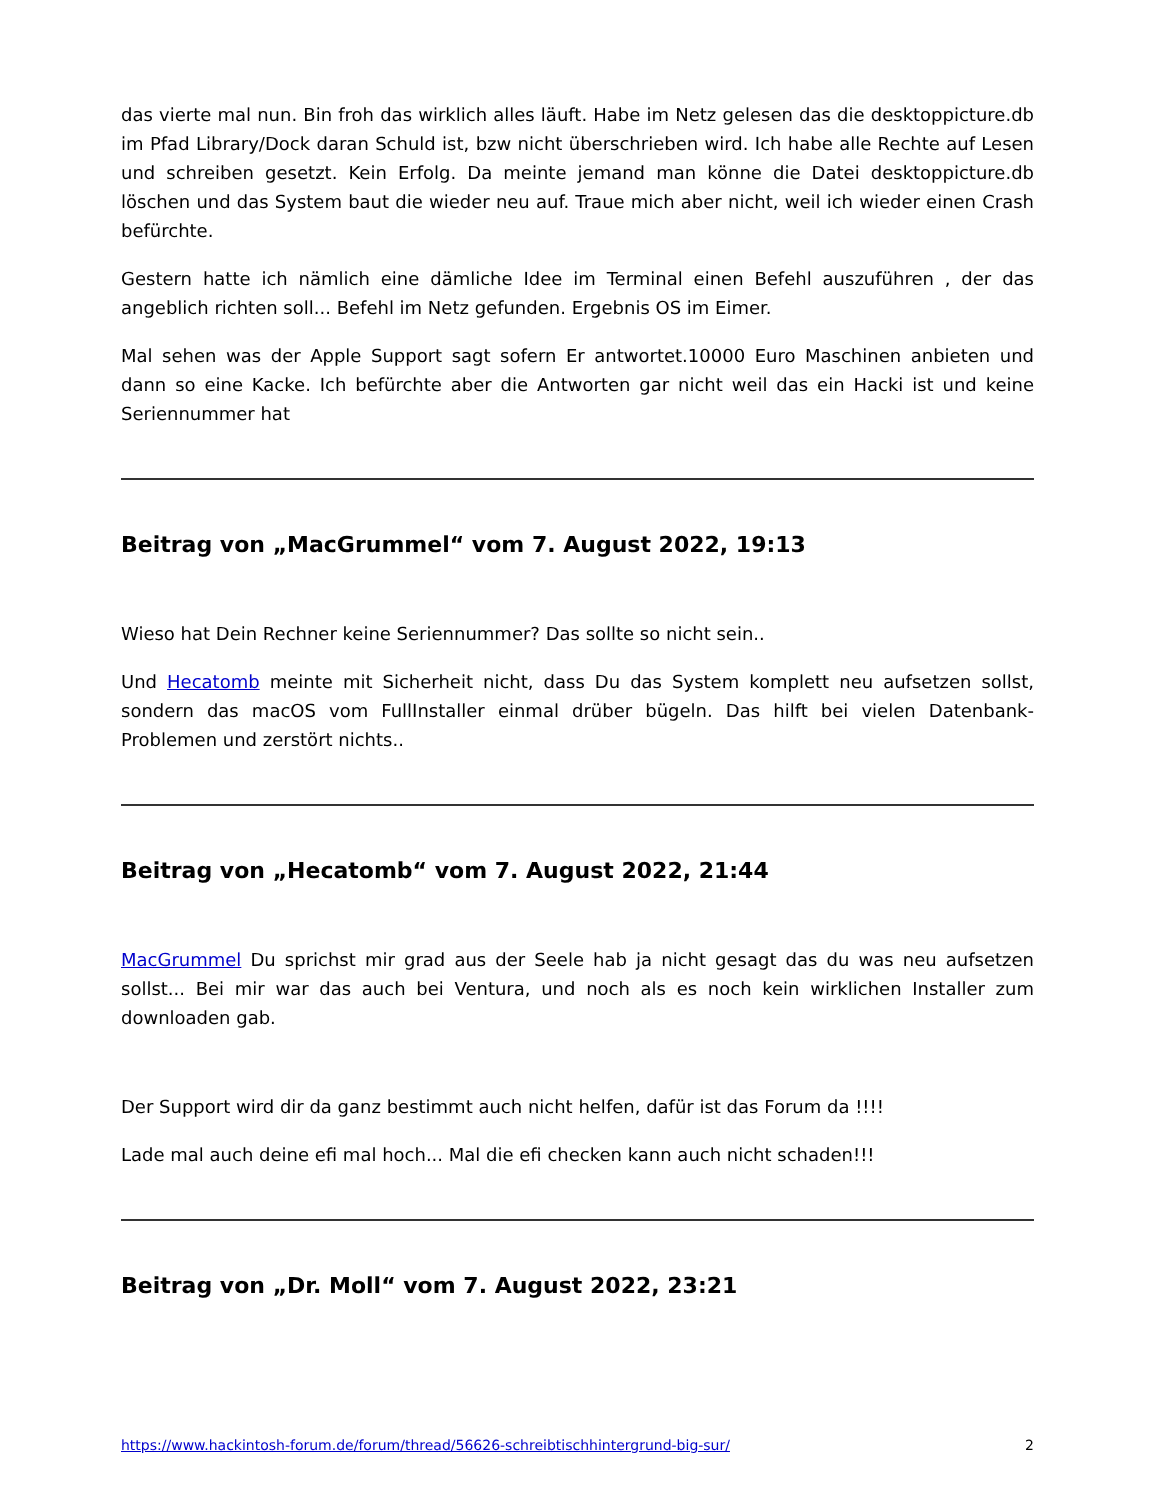das vierte mal nun. Bin froh das wirklich alles läuft. Habe im Netz gelesen das die desktoppicture.db im Pfad Library/Dock daran Schuld ist, bzw nicht überschrieben wird. Ich habe alle Rechte auf Lesen und schreiben gesetzt. Kein Erfolg. Da meinte jemand man könne die Datei desktoppicture.db löschen und das System baut die wieder neu auf. Traue mich aber nicht, weil ich wieder einen Crash befürchte.
Gestern hatte ich nämlich eine dämliche Idee im Terminal einen Befehl auszuführen , der das angeblich richten soll... Befehl im Netz gefunden. Ergebnis OS im Eimer.
Mal sehen was der Apple Support sagt sofern Er antwortet.10000 Euro Maschinen anbieten und dann so eine Kacke. Ich befürchte aber die Antworten gar nicht weil das ein Hacki ist und keine Seriennummer hat
Beitrag von „MacGrummel“ vom 7. August 2022, 19:13
Wieso hat Dein Rechner keine Seriennummer? Das sollte so nicht sein..
Und Hecatomb meinte mit Sicherheit nicht, dass Du das System komplett neu aufsetzen sollst, sondern das macOS vom FullInstaller einmal drüber bügeln. Das hilft bei vielen Datenbank-Problemen und zerstört nichts..
Beitrag von „Hecatomb“ vom 7. August 2022, 21:44
MacGrummel Du sprichst mir grad aus der Seele hab ja nicht gesagt das du was neu aufsetzen sollst... Bei mir war das auch bei Ventura, und noch als es noch kein wirklichen Installer zum downloaden gab.
Der Support wird dir da ganz bestimmt auch nicht helfen, dafür ist das Forum da !!!!
Lade mal auch deine efi mal hoch... Mal die efi checken kann auch nicht schaden!!!
Beitrag von „Dr. Moll“ vom 7. August 2022, 23:21
https://www.hackintosh-forum.de/forum/thread/56626-schreibtischhintergrund-big-sur/ 2